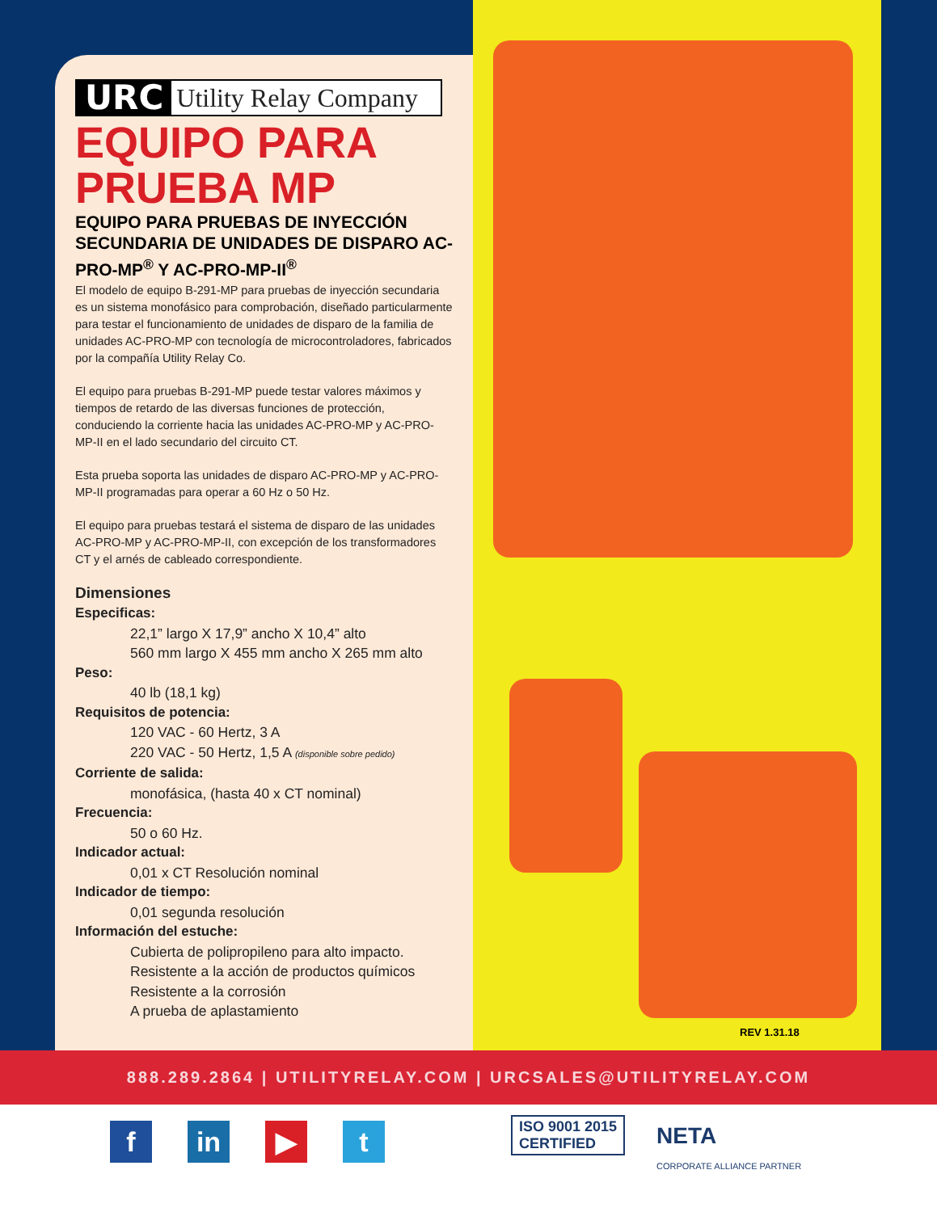URC Utility Relay Company
EQUIPO PARA PRUEBA MP
EQUIPO PARA PRUEBAS DE INYECCIÓN SECUNDARIA DE UNIDADES DE DISPARO AC-PRO-MP<sup>®</sup> Y AC-PRO-MP-II<sup>®</sup>
El modelo de equipo B-291-MP para pruebas de inyección secundaria es un sistema monofásico para comprobación, diseñado particularmente para testar el funcionamiento de unidades de disparo de la familia de unidades AC-PRO-MP con tecnología de microcontroladores, fabricados por la compañía Utility Relay Co.
El equipo para pruebas B-291-MP puede testar valores máximos y tiempos de retardo de las diversas funciones de protección, conduciendo la corriente hacia las unidades AC-PRO-MP y AC-PRO-MP-II en el lado secundario del circuito CT.
Esta prueba soporta las unidades de disparo AC-PRO-MP y AC-PRO-MP-II programadas para operar a 60 Hz o 50 Hz.
El equipo para pruebas testará el sistema de disparo de las unidades AC-PRO-MP y AC-PRO-MP-II, con excepción de los transformadores CT y el arnés de cableado correspondiente.
Dimensiones
Especificas:
22,1” largo X 17,9” ancho X 10,4” alto
560 mm largo X 455 mm ancho X 265 mm alto
Peso:
40 lb (18,1 kg)
Requisitos de potencia:
120 VAC - 60 Hertz, 3 A
220 VAC - 50 Hertz, 1,5 A (disponible sobre pedido)
Corriente de salida:
monofásica, (hasta 40 x CT nominal)
Frecuencia:
50 o 60 Hz.
Indicador actual:
0,01 x CT Resolución nominal
Indicador de tiempo:
0,01 segunda resolución
Información del estuche:
Cubierta de polipropileno para alto impacto.
Resistente a la acción de productos químicos
Resistente a la corrosión
A prueba de aplastamiento
REV 1.31.18
888.289.2864 | UTILITYRELAY.COM | URCSALES@UTILITYRELAY.COM
f in ▶ t
ISO 9001 2015
CERTIFIED
NETA
CORPORATE ALLIANCE PARTNER